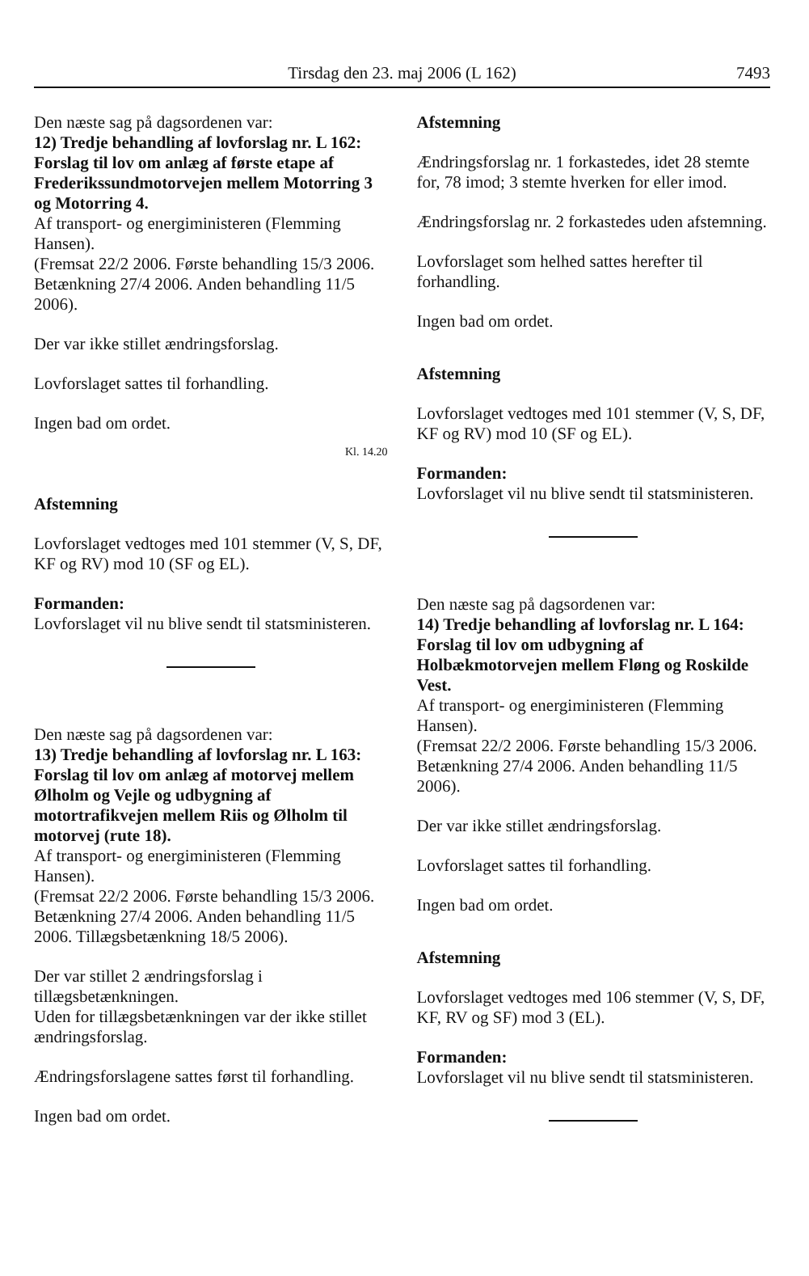Tirsdag den 23. maj 2006 (L 162) 7493
Den næste sag på dagsordenen var:
12) Tredje behandling af lovforslag nr. L 162: Forslag til lov om anlæg af første etape af Frederikssundmotorvejen mellem Motorring 3 og Motorring 4.
Af transport- og energiministeren (Flemming Hansen).
(Fremsat 22/2 2006. Første behandling 15/3 2006. Betænkning 27/4 2006. Anden behandling 11/5 2006).
Der var ikke stillet ændringsforslag.
Lovforslaget sattes til forhandling.
Ingen bad om ordet.
Kl. 14.20
Afstemning
Lovforslaget vedtoges med 101 stemmer (V, S, DF, KF og RV) mod 10 (SF og EL).
Formanden:
Lovforslaget vil nu blive sendt til statsministeren.
Den næste sag på dagsordenen var:
13) Tredje behandling af lovforslag nr. L 163: Forslag til lov om anlæg af motorvej mellem Ølholm og Vejle og udbygning af motortrafikvejen mellem Riis og Ølholm til motorvej (rute 18).
Af transport- og energiministeren (Flemming Hansen).
(Fremsat 22/2 2006. Første behandling 15/3 2006. Betænkning 27/4 2006. Anden behandling 11/5 2006. Tillægsbetænkning 18/5 2006).
Der var stillet 2 ændringsforslag i tillægsbetænkningen.
Uden for tillægsbetænkningen var der ikke stillet ændringsforslag.
Ændringsforslagene sattes først til forhandling.
Ingen bad om ordet.
Afstemning
Ændringsforslag nr. 1 forkastedes, idet 28 stemte for, 78 imod; 3 stemte hverken for eller imod.
Ændringsforslag nr. 2 forkastedes uden afstemning.
Lovforslaget som helhed sattes herefter til forhandling.
Ingen bad om ordet.
Afstemning
Lovforslaget vedtoges med 101 stemmer (V, S, DF, KF og RV) mod 10 (SF og EL).
Formanden:
Lovforslaget vil nu blive sendt til statsministeren.
Den næste sag på dagsordenen var:
14) Tredje behandling af lovforslag nr. L 164: Forslag til lov om udbygning af Holbækmotorvejen mellem Fløng og Roskilde Vest.
Af transport- og energiministeren (Flemming Hansen).
(Fremsat 22/2 2006. Første behandling 15/3 2006. Betænkning 27/4 2006. Anden behandling 11/5 2006).
Der var ikke stillet ændringsforslag.
Lovforslaget sattes til forhandling.
Ingen bad om ordet.
Afstemning
Lovforslaget vedtoges med 106 stemmer (V, S, DF, KF, RV og SF) mod 3 (EL).
Formanden:
Lovforslaget vil nu blive sendt til statsministeren.